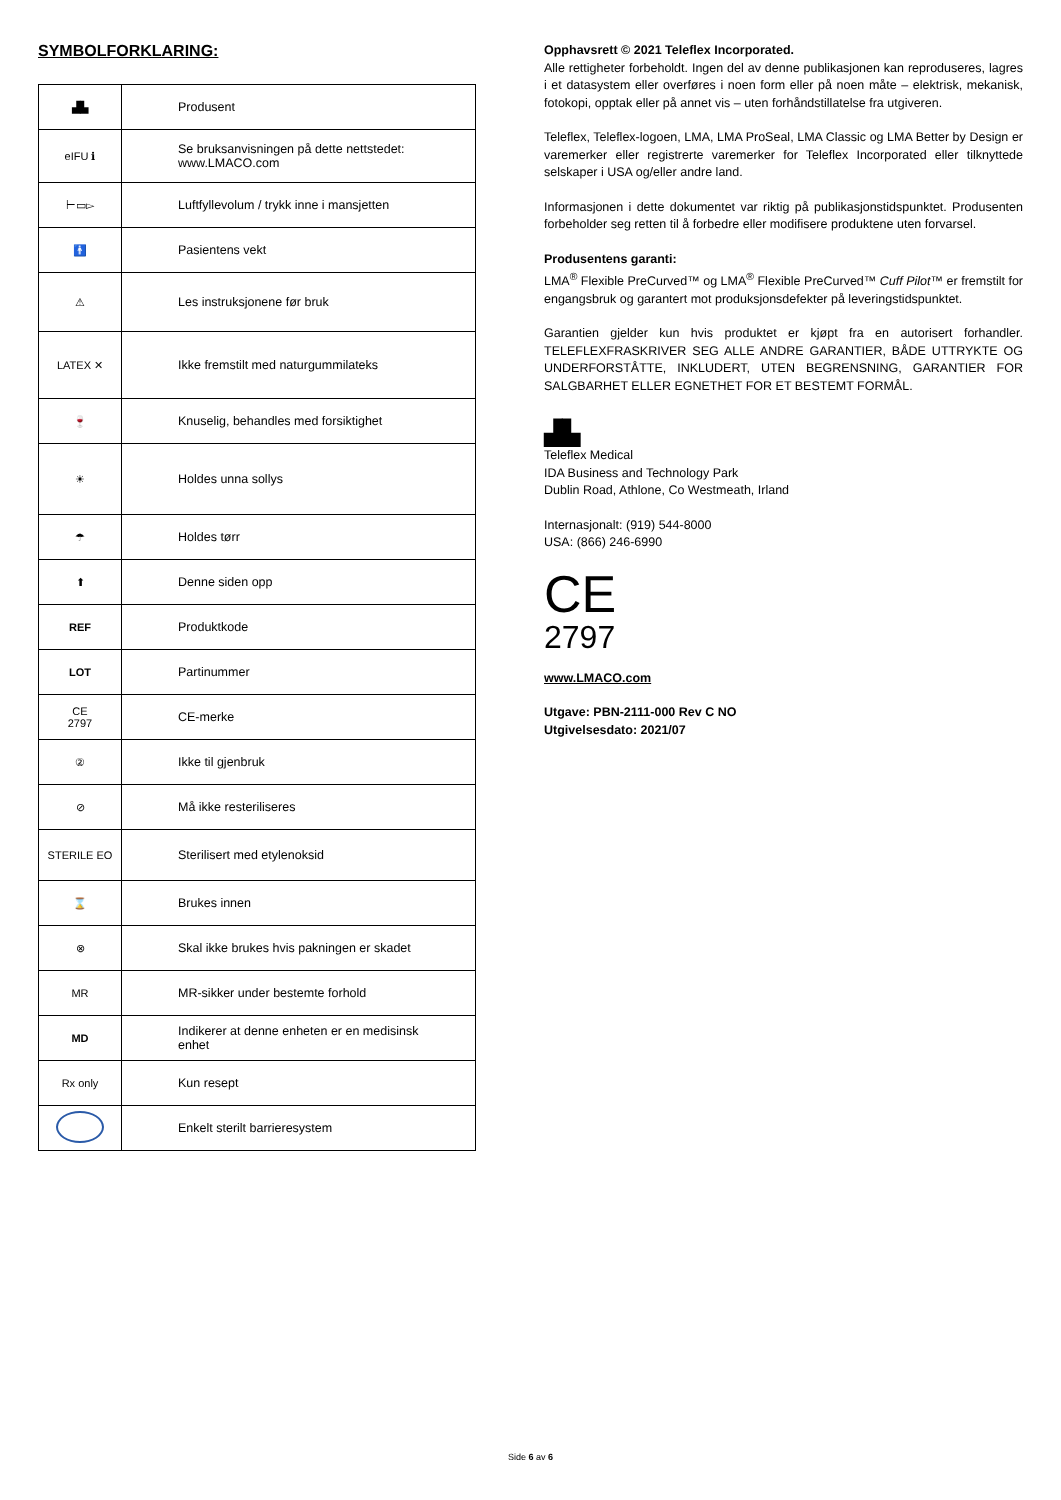SYMBOLFORKLARING:
| ▟▙ | Produsent |
| eIFU ℹ | Se bruksanvisningen på dette nettstedet: www.LMACO.com |
| ⊢▭▻ | Luftfyllevolum / trykk inne i mansjetten |
| 🚹 | Pasientens vekt |
| ⚠ | Les instruksjonene før bruk |
| LATEX ✕ | Ikke fremstilt med naturgummilateks |
| 🍷 | Knuselig, behandles med forsiktighet |
| ☀ | Holdes unna sollys |
| ☂ | Holdes tørr |
| ⬆ | Denne siden opp |
| REF | Produktkode |
| LOT | Partinummer |
| CE 2797 | CE-merke |
| ② | Ikke til gjenbruk |
| ⊘ | Må ikke resteriliseres |
| STERILE EO | Sterilisert med etylenoksid |
| ⌛ | Brukes innen |
| ⊗ | Skal ikke brukes hvis pakningen er skadet |
| MR | MR-sikker under bestemte forhold |
| MD | Indikerer at denne enheten er en medisinsk enhet |
| Rx only | Kun resept |
| | Enkelt sterilt barrieresystem |
Opphavsrett © 2021 Teleflex Incorporated.
Alle rettigheter forbeholdt. Ingen del av denne publikasjonen kan reproduseres, lagres i et datasystem eller overføres i noen form eller på noen måte – elektrisk, mekanisk, fotokopi, opptak eller på annet vis – uten forhåndstillatelse fra utgiveren.
Teleflex, Teleflex-logoen, LMA, LMA ProSeal, LMA Classic og LMA Better by Design er varemerker eller registrerte varemerker for Teleflex Incorporated eller tilknyttede selskaper i USA og/eller andre land.
Informasjonen i dette dokumentet var riktig på publikasjonstidspunktet. Produsenten forbeholder seg retten til å forbedre eller modifisere produktene uten forvarsel.
Produsentens garanti:
LMA<sup>®</sup> Flexible PreCurved™ og LMA<sup>®</sup> Flexible PreCurved™ Cuff Pilot™ er fremstilt for engangsbruk og garantert mot produksjonsdefekter på leveringstidspunktet.
Garantien gjelder kun hvis produktet er kjøpt fra en autorisert forhandler. TELEFLEXFRASKRIVER SEG ALLE ANDRE GARANTIER, BÅDE UTTRYKTE OG UNDERFORSTÅTTE, INKLUDERT, UTEN BEGRENSNING, GARANTIER FOR SALGBARHET ELLER EGNETHET FOR ET BESTEMT FORMÅL.
▟▙
Teleflex Medical
IDA Business and Technology Park
Dublin Road, Athlone, Co Westmeath, Irland
Internasjonalt: (919) 544-8000
USA: (866) 246-6990
CE
2797
www.LMACO.com
Utgave: PBN-2111-000 Rev C NO
Utgivelsesdato: 2021/07
Side 6 av 6